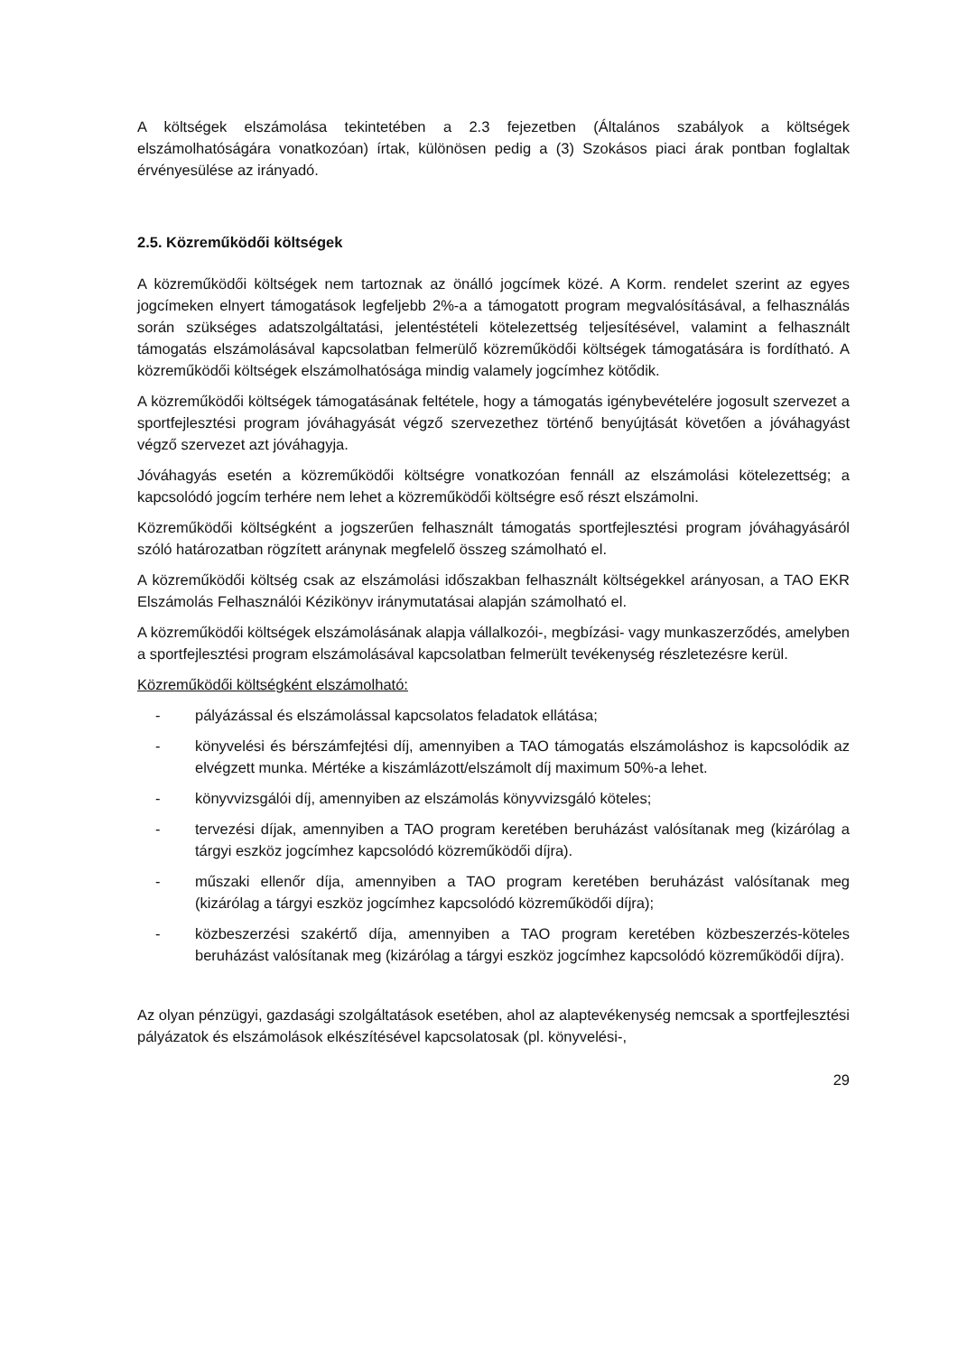A költségek elszámolása tekintetében a 2.3 fejezetben (Általános szabályok a költségek elszámolhatóságára vonatkozóan) írtak, különösen pedig a (3) Szokásos piaci árak pontban foglaltak érvényesülése az irányadó.
2.5. Közreműködői költségek
A közreműködői költségek nem tartoznak az önálló jogcímek közé. A Korm. rendelet szerint az egyes jogcímeken elnyert támogatások legfeljebb 2%-a a támogatott program megvalósításával, a felhasználás során szükséges adatszolgáltatási, jelentéstételi kötelezettség teljesítésével, valamint a felhasznált támogatás elszámolásával kapcsolatban felmerülő közreműködői költségek támogatására is fordítható. A közreműködői költségek elszámolhatósága mindig valamely jogcímhez kötődik.
A közreműködői költségek támogatásának feltétele, hogy a támogatás igénybevételére jogosult szervezet a sportfejlesztési program jóváhagyását végző szervezethez történő benyújtását követően a jóváhagyást végző szervezet azt jóváhagyja.
Jóváhagyás esetén a közreműködői költségre vonatkozóan fennáll az elszámolási kötelezettség; a kapcsolódó jogcím terhére nem lehet a közreműködői költségre eső részt elszámolni.
Közreműködői költségként a jogszerűen felhasznált támogatás sportfejlesztési program jóváhagyásáról szóló határozatban rögzített aránynak megfelelő összeg számolható el.
A közreműködői költség csak az elszámolási időszakban felhasznált költségekkel arányosan, a TAO EKR Elszámolás Felhasználói Kézikönyv iránymutatásai alapján számolható el.
A közreműködői költségek elszámolásának alapja vállalkozói-, megbízási- vagy munkaszerződés, amelyben a sportfejlesztési program elszámolásával kapcsolatban felmerült tevékenység részletezésre kerül.
Közreműködői költségként elszámolható:
- pályázással és elszámolással kapcsolatos feladatok ellátása;
- könyvelési és bérszámfejtési díj, amennyiben a TAO támogatás elszámoláshoz is kapcsolódik az elvégzett munka. Mértéke a kiszámlázott/elszámolt díj maximum 50%-a lehet.
- könyvvizsgálói díj, amennyiben az elszámolás könyvvizsgáló köteles;
- tervezési díjak, amennyiben a TAO program keretében beruházást valósítanak meg (kizárólag a tárgyi eszköz jogcímhez kapcsolódó közreműködői díjra).
- műszaki ellenőr díja, amennyiben a TAO program keretében beruházást valósítanak meg (kizárólag a tárgyi eszköz jogcímhez kapcsolódó közreműködői díjra);
- közbeszerzési szakértő díja, amennyiben a TAO program keretében közbeszerzés-köteles beruházást valósítanak meg (kizárólag a tárgyi eszköz jogcímhez kapcsolódó közreműködői díjra).
Az olyan pénzügyi, gazdasági szolgáltatások esetében, ahol az alaptevékenység nemcsak a sportfejlesztési pályázatok és elszámolások elkészítésével kapcsolatosak (pl. könyvelési-,
29